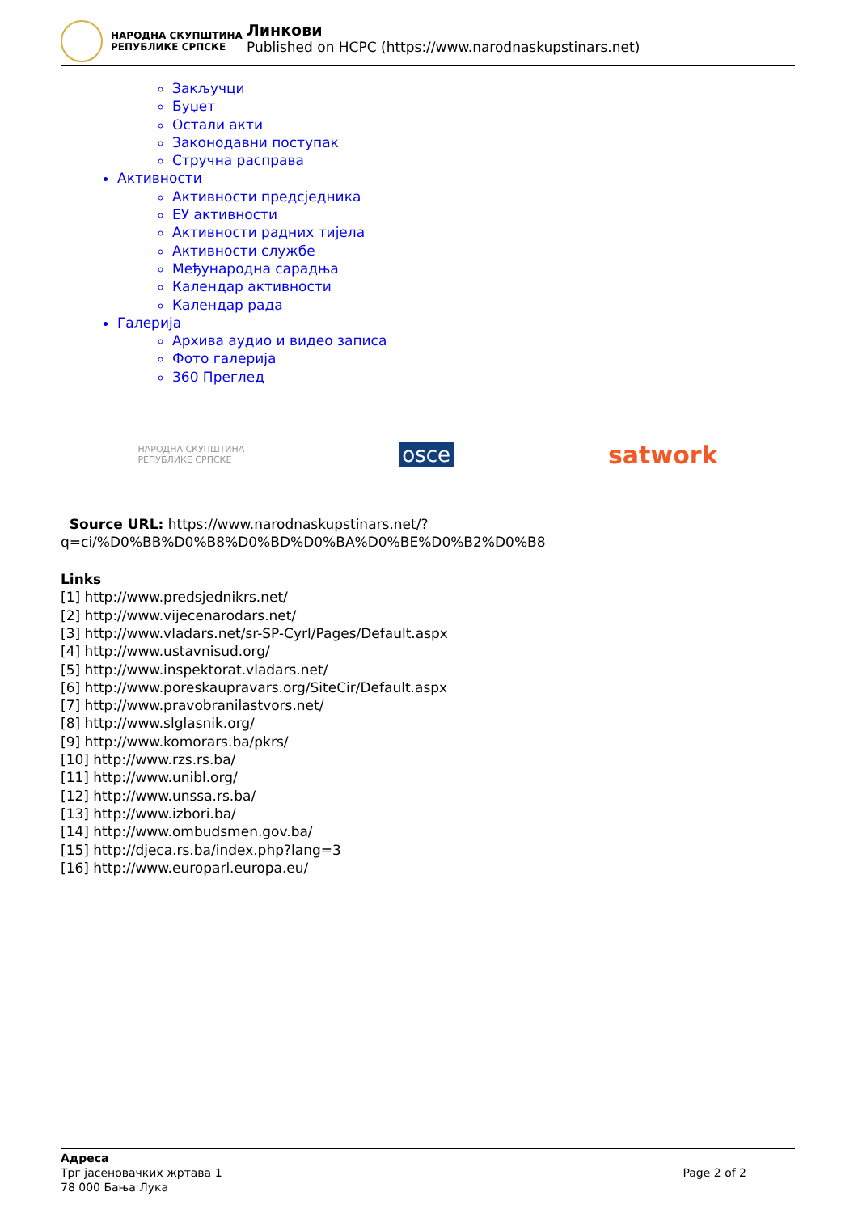НАРОДНА СКУПШТИНА
РЕПУБЛИКЕ СРПСКЕ
Линкови
Published on HCPC (https://www.narodnaskupstinars.net)
Закључци
Буџет
Остали акти
Законодавни поступак
Стручна расправа
Активности
Активности предсједника
ЕУ активности
Активности радних тијела
Активности службе
Међународна сарадња
Календар активности
Календар рада
Галерија
Архива аудио и видео записа
Фото галерија
360 Преглед
НАРОДНА СКУПШТИНА
РЕПУБЛИКЕ СРПСКЕ osce satwork
Source URL: https://www.narodnaskupstinars.net/?q=ci/%D0%BB%D0%B8%D0%BD%D0%BA%D0%BE%D0%B2%D0%B8
Links
[1] http://www.predsjednikrs.net/
[2] http://www.vijecenarodars.net/
[3] http://www.vladars.net/sr-SP-Cyrl/Pages/Default.aspx
[4] http://www.ustavnisud.org/
[5] http://www.inspektorat.vladars.net/
[6] http://www.poreskaupravars.org/SiteCir/Default.aspx
[7] http://www.pravobranilastvors.net/
[8] http://www.slglasnik.org/
[9] http://www.komorars.ba/pkrs/
[10] http://www.rzs.rs.ba/
[11] http://www.unibl.org/
[12] http://www.unssa.rs.ba/
[13] http://www.izbori.ba/
[14] http://www.ombudsmen.gov.ba/
[15] http://djeca.rs.ba/index.php?lang=3
[16] http://www.europarl.europa.eu/
Адреса
Трг јасеновачких жртава 1
78 000 Бања Лука
Page 2 of 2